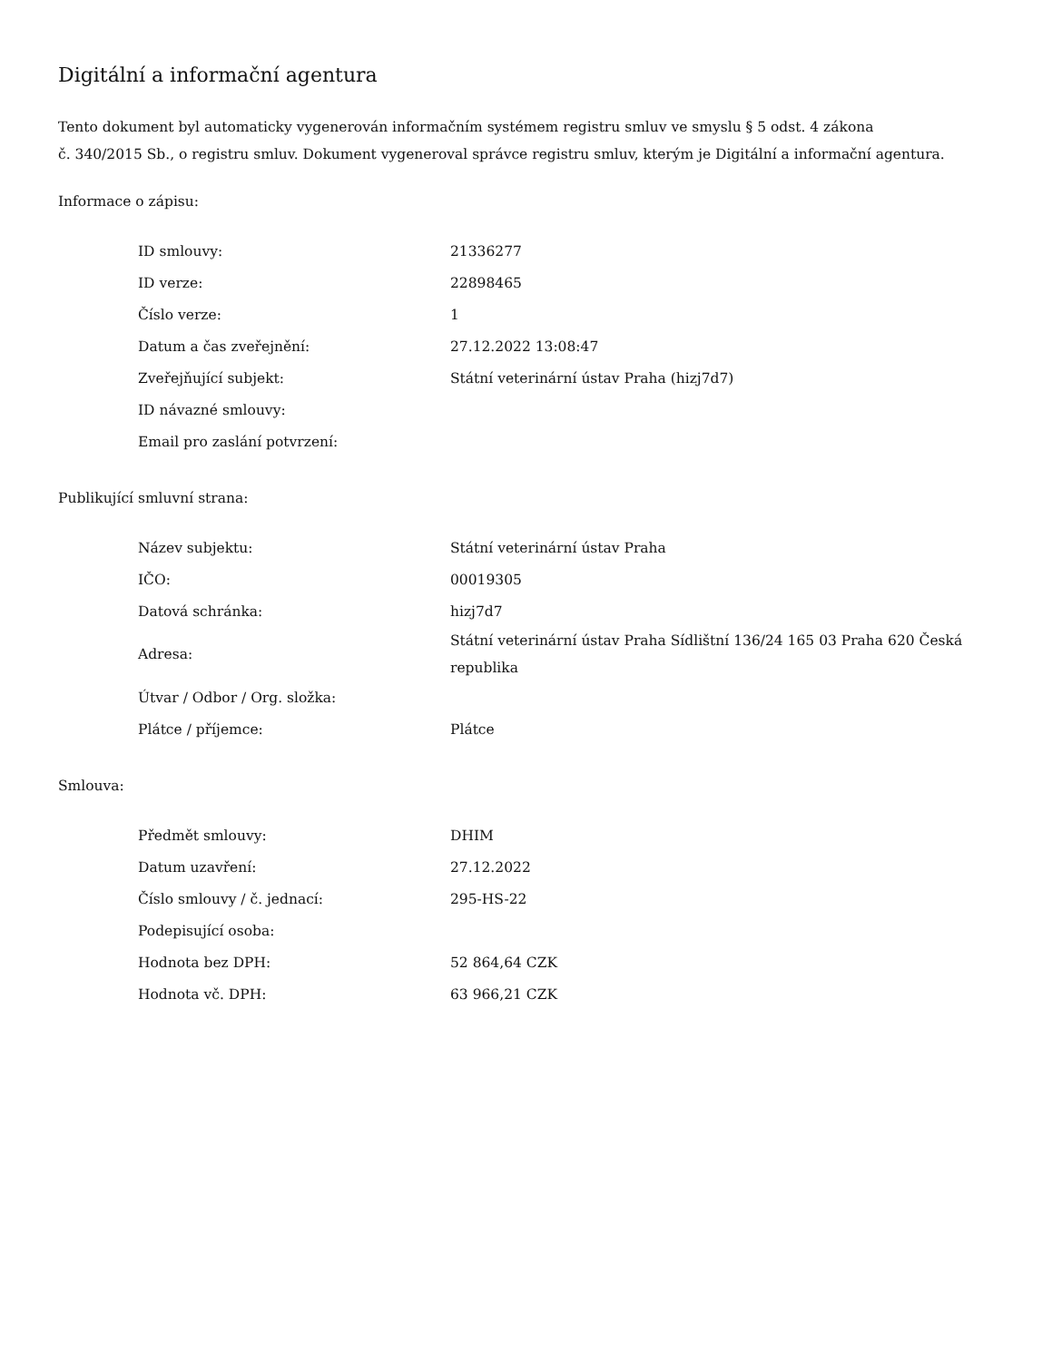Digitální a informační agentura
Tento dokument byl automaticky vygenerován informačním systémem registru smluv ve smyslu § 5 odst. 4 zákona
č. 340/2015 Sb., o registru smluv. Dokument vygeneroval správce registru smluv, kterým je Digitální a informační agentura.
Informace o zápisu:
| ID smlouvy: | 21336277 |
| ID verze: | 22898465 |
| Číslo verze: | 1 |
| Datum a čas zveřejnění: | 27.12.2022 13:08:47 |
| Zveřejňující subjekt: | Státní veterinární ústav Praha (hizj7d7) |
| ID návazné smlouvy: | |
| Email pro zaslání potvrzení: | |
Publikující smluvní strana:
| Název subjektu: | Státní veterinární ústav Praha |
| IČO: | 00019305 |
| Datová schránka: | hizj7d7 |
| Adresa: | Státní veterinární ústav Praha Sídlištní 136/24 165 03 Praha 620 Česká republika |
| Útvar / Odbor / Org. složka: | |
| Plátce / příjemce: | Plátce |
Smlouva:
| Předmět smlouvy: | DHIM |
| Datum uzavření: | 27.12.2022 |
| Číslo smlouvy / č. jednací: | 295-HS-22 |
| Podepisující osoba: | |
| Hodnota bez DPH: | 52 864,64 CZK |
| Hodnota vč. DPH: | 63 966,21 CZK |